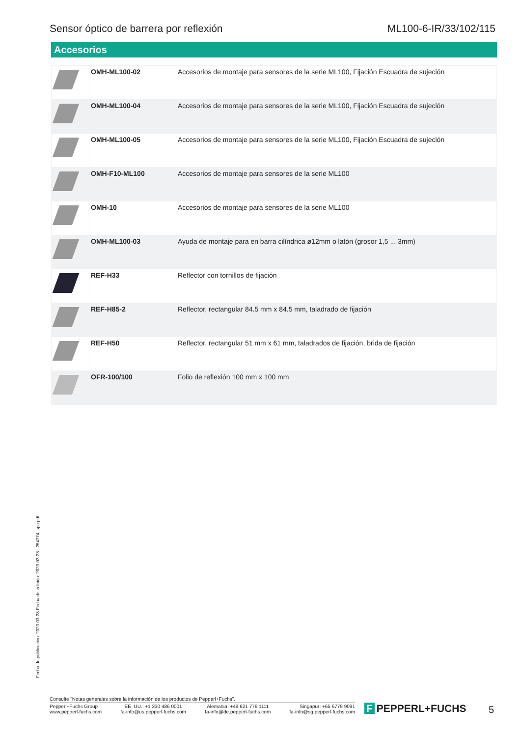Sensor óptico de barrera por reflexión
ML100-6-IR/33/102/115
Accesorios
| | OMH-ML100-02 | Accesorios de montaje para sensores de la serie ML100, Fijación Escuadra de sujeción |
| | OMH-ML100-04 | Accesorios de montaje para sensores de la serie ML100, Fijación Escuadra de sujeción |
| | OMH-ML100-05 | Accesorios de montaje para sensores de la serie ML100, Fijación Escuadra de sujeción |
| | OMH-F10-ML100 | Accesorios de montaje para sensores de la serie ML100 |
| | OMH-10 | Accesorios de montaje para sensores de la serie ML100 |
| | OMH-ML100-03 | Ayuda de montaje para en barra cilíndrica ø12mm o latón (grosor 1,5 ... 3mm) |
| | REF-H33 | Reflector con tornillos de fijación |
| | REF-H85-2 | Reflector, rectangular 84.5 mm x 84.5 mm, taladrado de fijación |
| | REF-H50 | Reflector, rectangular 51 mm x 61 mm, taladrados de fijación, brida de fijación |
| | OFR-100/100 | Folio de reflexión 100 mm x 100 mm |
Fecha de publicación: 2023-03-28 Fecha de edición: 2023-03-28 : 254774_spa.pdf
Consulte "Notas generales sobre la información de los productos de Pepperl+Fuchs".
Pepperl+Fuchs Group
www.pepperl-fuchs.com
EE. UU.: +1 330 486 0001
fa-info@us.pepperl-fuchs.com
Alemania: +49 621 776 1111
fa-info@de.pepperl-fuchs.com
Singapur: +65 6779 9091
fa-info@sg.pepperl-fuchs.com
F PEPPERL+FUCHS 5